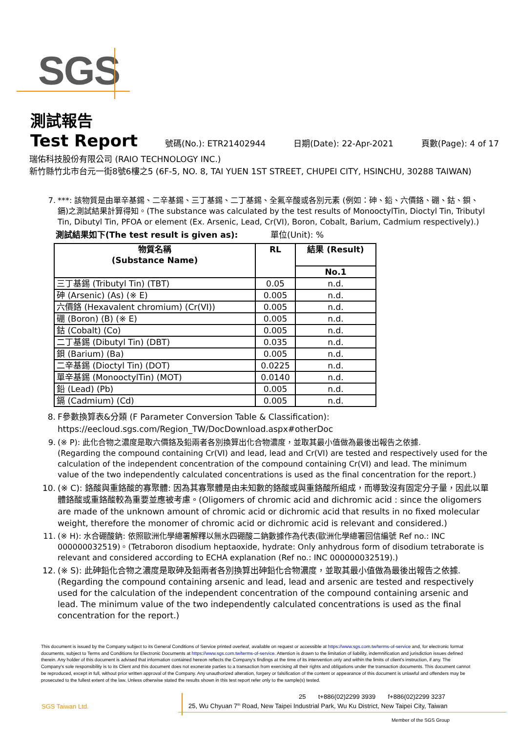SGS
測試報告
Test Report
號碼(No.): ETR21402944 日期(Date): 22-Apr-2021 頁數(Page): 4 of 17
瑞佑科技股份有限公司 (RAIO TECHNOLOGY INC.)
新竹縣竹北市台元一街8號6樓之5 (6F-5, NO. 8, TAI YUEN 1ST STREET, CHUPEI CITY, HSINCHU, 30288 TAIWAN)
7. ***: 該物質是由單辛基錫、二辛基錫、三丁基錫、二丁基錫、全氟辛酸或各別元素 (例如：砷、鉛、六價鉻、硼、鈷、鋇、鎘)之測試結果計算得知。(The substance was calculated by the test results of MonooctylTin, Dioctyl Tin, Tributyl Tin, Dibutyl Tin, PFOA or element (Ex. Arsenic, Lead, Cr(VI), Boron, Cobalt, Barium, Cadmium respectively).)
測試結果如下(The test result is given as): 單位(Unit): %
| 物質名稱 (Substance Name) | RL | 結果 (Result) |
| --- | --- | --- |
| | | No.1 |
| 三丁基錫 (Tributyl Tin) (TBT) | 0.05 | n.d. |
| 砷 (Arsenic) (As) (※ E) | 0.005 | n.d. |
| 六價鉻 (Hexavalent chromium) (Cr(VI)) | 0.005 | n.d. |
| 硼 (Boron) (B) (※ E) | 0.005 | n.d. |
| 鈷 (Cobalt) (Co) | 0.005 | n.d. |
| 二丁基錫 (Dibutyl Tin) (DBT) | 0.035 | n.d. |
| 鋇 (Barium) (Ba) | 0.005 | n.d. |
| 二辛基錫 (Dioctyl Tin) (DOT) | 0.0225 | n.d. |
| 單辛基錫 (MonooctylTin) (MOT) | 0.0140 | n.d. |
| 鉛 (Lead) (Pb) | 0.005 | n.d. |
| 鎘 (Cadmium) (Cd) | 0.005 | n.d. |
8. F參數換算表&分類 (F Parameter Conversion Table & Classification):
https://eecloud.sgs.com/Region_TW/DocDownload.aspx#otherDoc
9. (※ P): 此化合物之濃度是取六價鉻及鉛兩者各別換算出化合物濃度，並取其最小值做為最後出報告之依據.
(Regarding the compound containing Cr(VI) and lead, lead and Cr(VI) are tested and respectively used for the calculation of the independent concentration of the compound containing Cr(VI) and lead. The minimum value of the two independently calculated concentrations is used as the final concentration for the report.)
10. (※ C): 鉻酸與重鉻酸的寡聚體: 因為其寡聚體是由未知數的鉻酸或與重鉻酸所組成，而導致沒有固定分子量，因此以單體鉻酸或重鉻酸較為重要並應被考慮。(Oligomers of chromic acid and dichromic acid : since the oligomers are made of the unknown amount of chromic acid or dichromic acid that results in no fixed molecular weight, therefore the monomer of chromic acid or dichromic acid is relevant and considered.)
11. (※ H): 水合硼酸鈉: 依照歐洲化學總署解釋以無水四硼酸二鈉數據作為代表(歐洲化學總署回信編號 Ref no.: INC 000000032519)。(Tetraboron disodium heptaoxide, hydrate: Only anhydrous form of disodium tetraborate is relevant and considered according to ECHA explanation (Ref no.: INC 000000032519).)
12. (※ S): 此砷鉛化合物之濃度是取砷及鉛兩者各別換算出砷鉛化合物濃度，並取其最小值做為最後出報告之依據.
(Regarding the compound containing arsenic and lead, lead and arsenic are tested and respectively used for the calculation of the independent concentration of the compound containing arsenic and lead. The minimum value of the two independently calculated concentrations is used as the final concentration for the report.)
This document is issued by the Company subject to its General Conditions of Service printed overleaf, available on request or accessible at https://www.sgs.com.tw/terms-of-service and, for electronic format documents, subject to Terms and Conditions for Electronic Documents at https://www.sgs.com.tw/terms-of-service. Attention is drawn to the limitation of liability, indemnification and jurisdiction issues defined therein. Any holder of this document is advised that information contained hereon reflects the Company's findings at the time of its intervention only and within the limits of client's instruction, if any. The Company's sole responsibility is to its Client and this document does not exonerate parties to a transaction from exercising all their rights and obligations under the transaction documents. This document cannot be reproduced, except in full, without prior written approval of the Company. Any unauthorized alteration, forgery or falsification of the content or appearance of this document is unlawful and offenders may be prosecuted to the fullest extent of the law. Unless otherwise stated the results shown in this test report refer only to the sample(s) tested.
SGS Taiwan Ltd.
25 t+886(02)2299 3939 f+886(02)2299 3237
25, Wu Chyuan 7<sup>th</sup> Road, New Taipei Industrial Park, Wu Ku District, New Taipei City, Taiwan
Member of the SGS Group